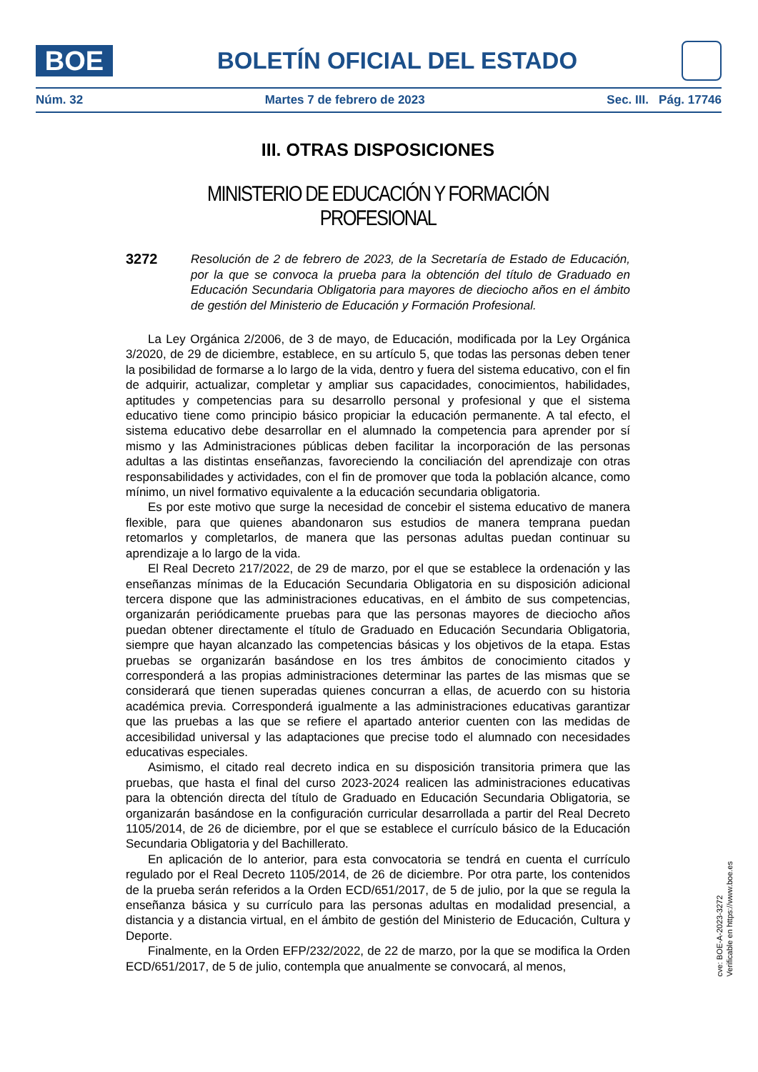BOE
BOLETÍN OFICIAL DEL ESTADO
Núm. 32 Martes 7 de febrero de 2023 Sec. III. Pág. 17746
III. OTRAS DISPOSICIONES
MINISTERIO DE EDUCACIÓN Y FORMACIÓN PROFESIONAL
3272
Resolución de 2 de febrero de 2023, de la Secretaría de Estado de Educación, por la que se convoca la prueba para la obtención del título de Graduado en Educación Secundaria Obligatoria para mayores de dieciocho años en el ámbito de gestión del Ministerio de Educación y Formación Profesional.
La Ley Orgánica 2/2006, de 3 de mayo, de Educación, modificada por la Ley Orgánica 3/2020, de 29 de diciembre, establece, en su artículo 5, que todas las personas deben tener la posibilidad de formarse a lo largo de la vida, dentro y fuera del sistema educativo, con el fin de adquirir, actualizar, completar y ampliar sus capacidades, conocimientos, habilidades, aptitudes y competencias para su desarrollo personal y profesional y que el sistema educativo tiene como principio básico propiciar la educación permanente. A tal efecto, el sistema educativo debe desarrollar en el alumnado la competencia para aprender por sí mismo y las Administraciones públicas deben facilitar la incorporación de las personas adultas a las distintas enseñanzas, favoreciendo la conciliación del aprendizaje con otras responsabilidades y actividades, con el fin de promover que toda la población alcance, como mínimo, un nivel formativo equivalente a la educación secundaria obligatoria.
Es por este motivo que surge la necesidad de concebir el sistema educativo de manera flexible, para que quienes abandonaron sus estudios de manera temprana puedan retomarlos y completarlos, de manera que las personas adultas puedan continuar su aprendizaje a lo largo de la vida.
El Real Decreto 217/2022, de 29 de marzo, por el que se establece la ordenación y las enseñanzas mínimas de la Educación Secundaria Obligatoria en su disposición adicional tercera dispone que las administraciones educativas, en el ámbito de sus competencias, organizarán periódicamente pruebas para que las personas mayores de dieciocho años puedan obtener directamente el título de Graduado en Educación Secundaria Obligatoria, siempre que hayan alcanzado las competencias básicas y los objetivos de la etapa. Estas pruebas se organizarán basándose en los tres ámbitos de conocimiento citados y corresponderá a las propias administraciones determinar las partes de las mismas que se considerará que tienen superadas quienes concurran a ellas, de acuerdo con su historia académica previa. Corresponderá igualmente a las administraciones educativas garantizar que las pruebas a las que se refiere el apartado anterior cuenten con las medidas de accesibilidad universal y las adaptaciones que precise todo el alumnado con necesidades educativas especiales.
Asimismo, el citado real decreto indica en su disposición transitoria primera que las pruebas, que hasta el final del curso 2023-2024 realicen las administraciones educativas para la obtención directa del título de Graduado en Educación Secundaria Obligatoria, se organizarán basándose en la configuración curricular desarrollada a partir del Real Decreto 1105/2014, de 26 de diciembre, por el que se establece el currículo básico de la Educación Secundaria Obligatoria y del Bachillerato.
En aplicación de lo anterior, para esta convocatoria se tendrá en cuenta el currículo regulado por el Real Decreto 1105/2014, de 26 de diciembre. Por otra parte, los contenidos de la prueba serán referidos a la Orden ECD/651/2017, de 5 de julio, por la que se regula la enseñanza básica y su currículo para las personas adultas en modalidad presencial, a distancia y a distancia virtual, en el ámbito de gestión del Ministerio de Educación, Cultura y Deporte.
Finalmente, en la Orden EFP/232/2022, de 22 de marzo, por la que se modifica la Orden ECD/651/2017, de 5 de julio, contempla que anualmente se convocará, al menos,
cve: BOE-A-2023-3272
Verificable en https://www.boe.es